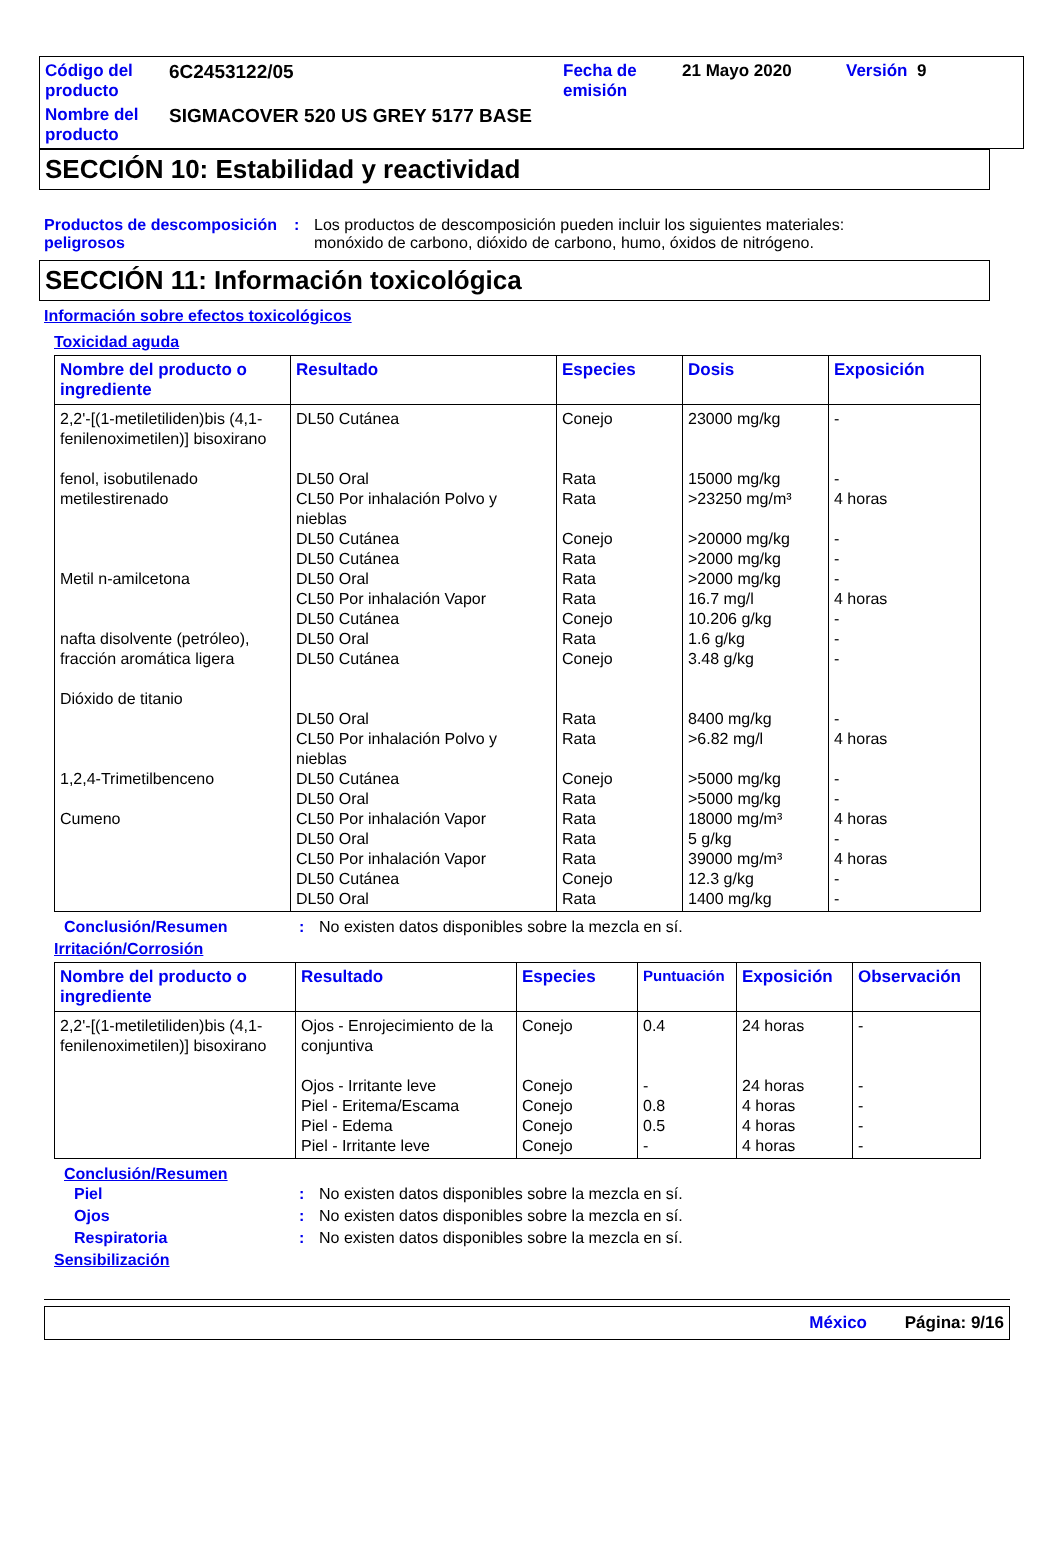| Código del producto | 6C2453122/05 | Fecha de emisión | 21 Mayo 2020 | Versión 9 |
| Nombre del producto | SIGMACOVER 520 US GREY 5177 BASE | | | |
SECCIÓN 10: Estabilidad y reactividad
Productos de descomposición peligrosos
: Los productos de descomposición pueden incluir los siguientes materiales:
monóxido de carbono, dióxido de carbono, humo, óxidos de nitrógeno.
SECCIÓN 11: Información toxicológica
Información sobre efectos toxicológicos
Toxicidad aguda
| Nombre del producto o ingrediente | Resultado | Especies | Dosis | Exposición |
| --- | --- | --- | --- | --- |
| 2,2'-[(1-metiletiliden)bis (4,1-fenilenoximetilen)] bisoxirano fenol, isobutilenado metilestirenado Metil n-amilcetona nafta disolvente (petróleo), fracción aromática ligera Dióxido de titanio 1,2,4-Trimetilbenceno Cumeno | DL50 Cutánea DL50 Oral CL50 Por inhalación Polvo y nieblas DL50 Cutánea DL50 Cutánea DL50 Oral CL50 Por inhalación Vapor DL50 Cutánea DL50 Oral DL50 Cutánea DL50 Oral CL50 Por inhalación Polvo y nieblas DL50 Cutánea DL50 Oral CL50 Por inhalación Vapor DL50 Oral CL50 Por inhalación Vapor DL50 Cutánea DL50 Oral | Conejo Rata Rata Conejo Rata Rata Rata Conejo Rata Conejo Rata Rata Conejo Rata Rata Rata Rata Conejo Rata | 23000 mg/kg 15000 mg/kg >23250 mg/m³ >20000 mg/kg >2000 mg/kg >2000 mg/kg 16.7 mg/l 10.206 g/kg 1.6 g/kg 3.48 g/kg 8400 mg/kg >6.82 mg/l >5000 mg/kg >5000 mg/kg 18000 mg/m³ 5 g/kg 39000 mg/m³ 12.3 g/kg 1400 mg/kg | - - 4 horas - - - 4 horas - - - - 4 horas - - 4 horas - 4 horas - - |
Conclusión/Resumen : No existen datos disponibles sobre la mezcla en sí.
Irritación/Corrosión
| Nombre del producto o ingrediente | Resultado | Especies | Puntuación | Exposición | Observación |
| --- | --- | --- | --- | --- | --- |
| 2,2'-[(1-metiletiliden)bis (4,1-fenilenoximetilen)] bisoxirano | Ojos - Enrojecimiento de la conjuntiva Ojos - Irritante leve Piel - Eritema/Escama Piel - Edema Piel - Irritante leve | Conejo Conejo Conejo Conejo Conejo | 0.4 - 0.8 0.5 - | 24 horas 24 horas 4 horas 4 horas 4 horas | - - - - - |
Conclusión/Resumen
Piel : No existen datos disponibles sobre la mezcla en sí.
Ojos : No existen datos disponibles sobre la mezcla en sí.
Respiratoria : No existen datos disponibles sobre la mezcla en sí.
Sensibilización
México Página: 9/16